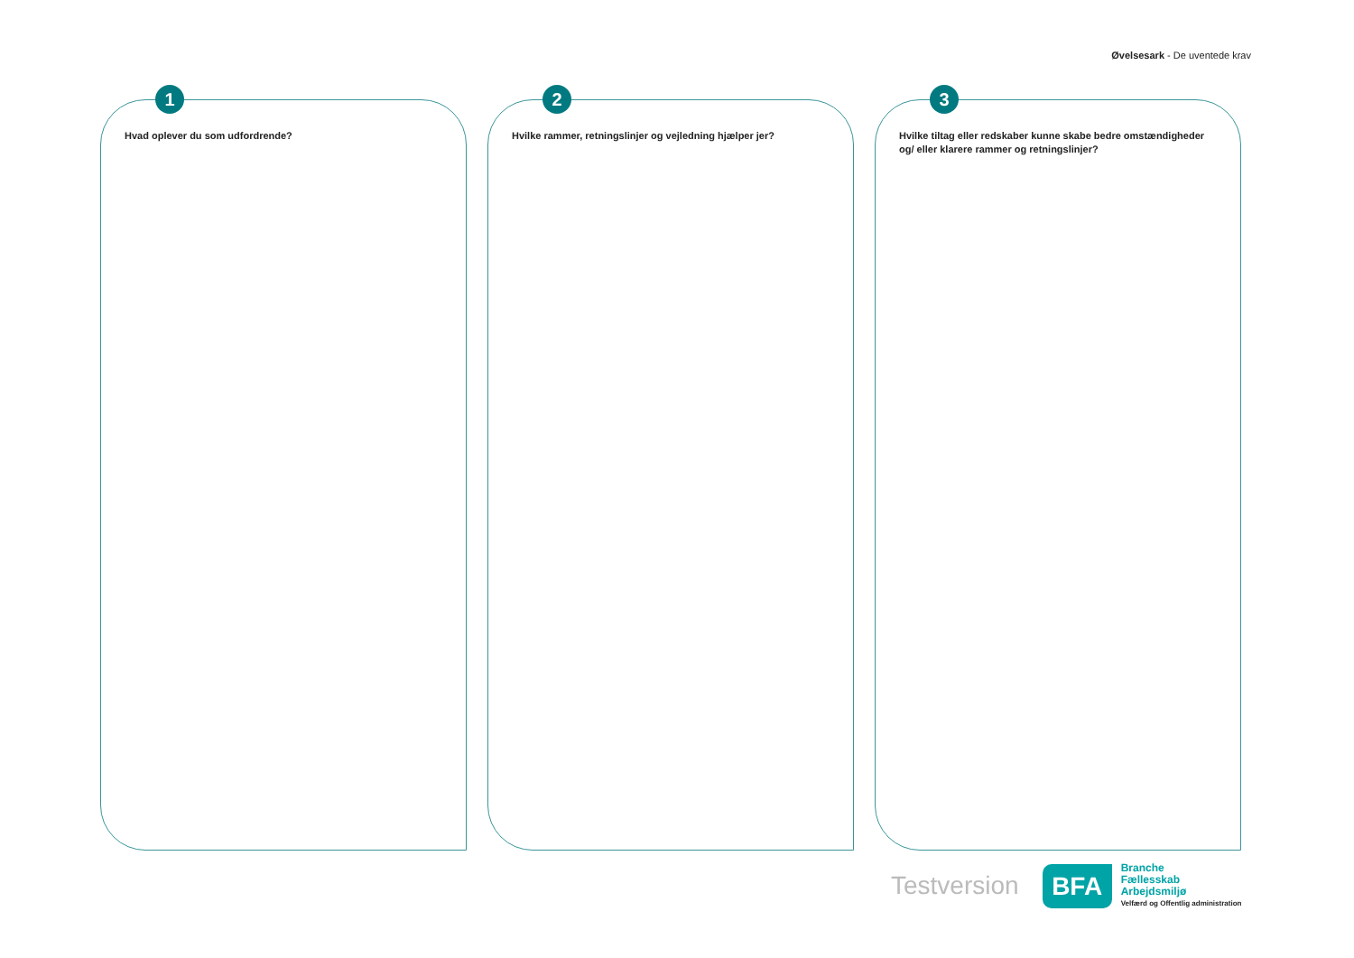Øvelsesark - De uventede krav
1
Hvad oplever du som udfordrende?
2
Hvilke rammer, retningslinjer og vejledning hjælper jer?
3
Hvilke tiltag eller redskaber kunne skabe bedre omstændigheder og/ eller klarere rammer og retningslinjer?
Testversion
BFA
Branche
Fællesskab
Arbejdsmiljø
Velfærd og Offentlig administration